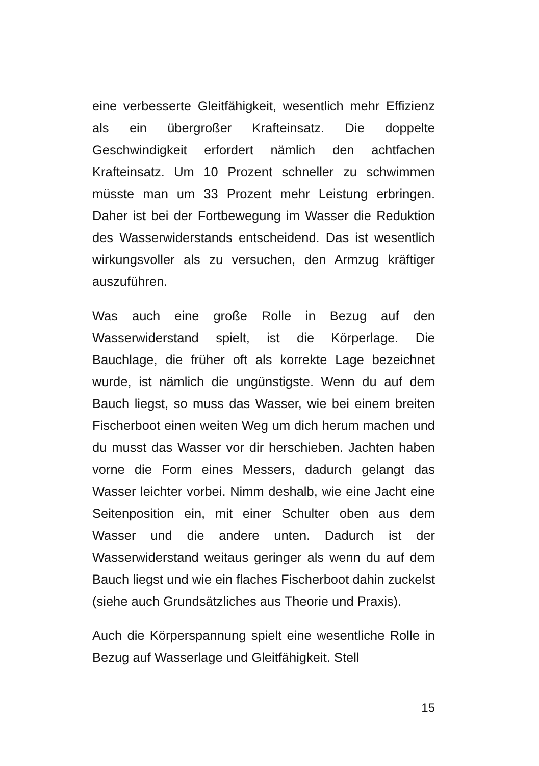eine verbesserte Gleitfähigkeit, wesentlich mehr Effizienz als ein übergroßer Krafteinsatz. Die doppelte Geschwindigkeit erfordert nämlich den achtfachen Krafteinsatz. Um 10 Prozent schneller zu schwimmen müsste man um 33 Prozent mehr Leistung erbringen. Daher ist bei der Fortbewegung im Wasser die Reduktion des Wasserwiderstands entscheidend. Das ist wesentlich wirkungsvoller als zu versuchen, den Armzug kräftiger auszuführen.
Was auch eine große Rolle in Bezug auf den Wasserwiderstand spielt, ist die Körperlage. Die Bauchlage, die früher oft als korrekte Lage bezeichnet wurde, ist nämlich die ungünstigste. Wenn du auf dem Bauch liegst, so muss das Wasser, wie bei einem breiten Fischerboot einen weiten Weg um dich herum machen und du musst das Wasser vor dir herschieben. Jachten haben vorne die Form eines Messers, dadurch gelangt das Wasser leichter vorbei. Nimm deshalb, wie eine Jacht eine Seitenposition ein, mit einer Schulter oben aus dem Wasser und die andere unten. Dadurch ist der Wasserwiderstand weitaus geringer als wenn du auf dem Bauch liegst und wie ein flaches Fischerboot dahin zuckelst (siehe auch Grundsätzliches aus Theorie und Praxis).
Auch die Körperspannung spielt eine wesentliche Rolle in Bezug auf Wasserlage und Gleitfähigkeit. Stell
15